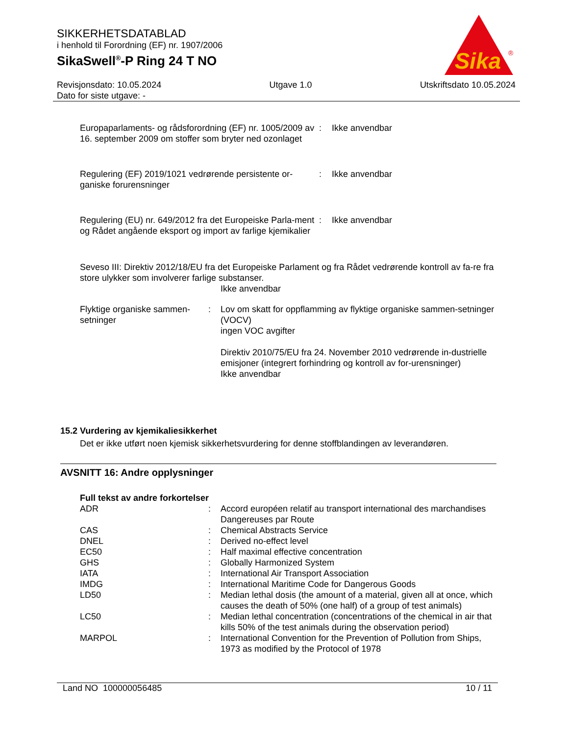SIKKERHETSDATABLAD
i henhold til Forordning (EF) nr. 1907/2006
SikaSwell<sup>®</sup>-P Ring 24 T NO
Sika
®
Revisjonsdato: 10.05.2024
Dato for siste utgave: -
Utgave 1.0 Utskriftsdato 10.05.2024
| Europaparlaments- og rådsforordning (EF) nr. 1005/2009 av 16. september 2009 om stoffer som bryter ned ozonlaget | : | Ikke anvendbar |
| Regulering (EF) 2019/1021 vedrørende persistente or-ganiske forurensninger | : | Ikke anvendbar |
| Regulering (EU) nr. 649/2012 fra det Europeiske Parla-ment og Rådet angående eksport og import av farlige kjemikalier | : | Ikke anvendbar |
Seveso III: Direktiv 2012/18/EU fra det Europeiske Parlament og fra Rådet vedrørende kontroll av fa-re fra store ulykker som involverer farlige substanser.
Ikke anvendbar
| Flyktige organiske sammen-setninger | : | Lov om skatt for oppflamming av flyktige organiske sammen-setninger (VOCV) ingen VOC avgifter Direktiv 2010/75/EU fra 24. November 2010 vedrørende in-dustrielle emisjoner (integrert forhindring og kontroll av for-urensninger) Ikke anvendbar |
15.2 Vurdering av kjemikaliesikkerhet
Det er ikke utført noen kjemisk sikkerhetsvurdering for denne stoffblandingen av leverandøren.
AVSNITT 16: Andre opplysninger
Full tekst av andre forkortelser
| ADR | : | Accord européen relatif au transport international des marchandises Dangereuses par Route |
| CAS | : | Chemical Abstracts Service |
| DNEL | : | Derived no-effect level |
| EC50 | : | Half maximal effective concentration |
| GHS | : | Globally Harmonized System |
| IATA | : | International Air Transport Association |
| IMDG | : | International Maritime Code for Dangerous Goods |
| LD50 | : | Median lethal dosis (the amount of a material, given all at once, which causes the death of 50% (one half) of a group of test animals) |
| LC50 | : | Median lethal concentration (concentrations of the chemical in air that kills 50% of the test animals during the observation period) |
| MARPOL | : | International Convention for the Prevention of Pollution from Ships, 1973 as modified by the Protocol of 1978 |
Land NO 100000056485 10 / 11